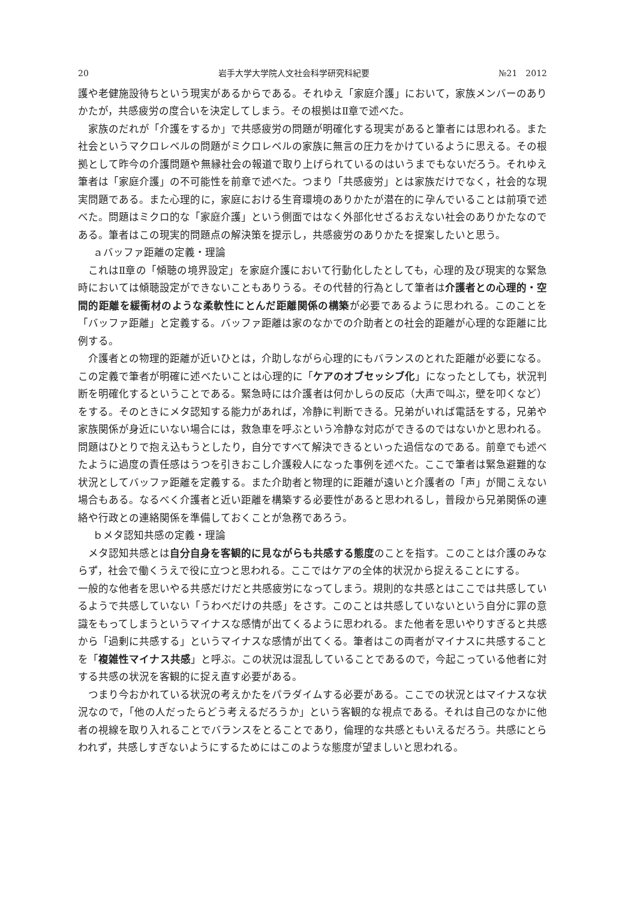20 岩手大学大学院人文社会科学研究科紀要 №21　2012
護や老健施設待ちという現実があるからである。それゆえ「家庭介護」において，家族メンバーのありかたが，共感疲労の度合いを決定してしまう。その根拠はⅡ章で述べた。
家族のだれが「介護をするか」で共感疲労の問題が明確化する現実があると筆者には思われる。また社会というマクロレベルの問題がミクロレベルの家族に無言の圧力をかけているように思える。その根拠として昨今の介護問題や無縁社会の報道で取り上げられているのはいうまでもないだろう。それゆえ筆者は「家庭介護」の不可能性を前章で述べた。つまり「共感疲労」とは家族だけでなく，社会的な現実問題である。また心理的に，家庭における生育環境のありかたが潜在的に孕んでいることは前項で述べた。問題はミクロ的な「家庭介護」という側面ではなく外部化せざるおえない社会のありかたなのである。筆者はこの現実的問題点の解決策を提示し，共感疲労のありかたを提案したいと思う。
ａバッファ距離の定義・理論
これはⅡ章の「傾聴の境界設定」を家庭介護において行動化したとしても，心理的及び現実的な緊急時においては傾聴設定ができないこともありうる。その代替的行為として筆者は介護者との心理的・空間的距離を緩衝材のような柔軟性にとんだ距離関係の構築が必要であるように思われる。このことを「バッファ距離」と定義する。バッファ距離は家のなかでの介助者との社会的距離が心理的な距離に比例する。
介護者との物理的距離が近いひとは，介助しながら心理的にもバランスのとれた距離が必要になる。この定義で筆者が明確に述べたいことは心理的に「ケアのオブセッシブ化」になったとしても，状況判断を明確化するということである。緊急時には介護者は何かしらの反応（大声で叫ぶ，壁を叩くなど）をする。そのときにメタ認知する能力があれば，冷静に判断できる。兄弟がいれば電話をする，兄弟や家族関係が身近にいない場合には，救急車を呼ぶという冷静な対応ができるのではないかと思われる。問題はひとりで抱え込もうとしたり，自分ですべて解決できるといった過信なのである。前章でも述べたように過度の責任感はうつを引きおこし介護殺人になった事例を述べた。ここで筆者は緊急避難的な状況としてバッファ距離を定義する。また介助者と物理的に距離が遠いと介護者の「声」が聞こえない場合もある。なるべく介護者と近い距離を構築する必要性があると思われるし，普段から兄弟関係の連絡や行政との連絡関係を準備しておくことが急務であろう。
ｂメタ認知共感の定義・理論
メタ認知共感とは自分自身を客観的に見ながらも共感する態度のことを指す。このことは介護のみならず，社会で働くうえで役に立つと思われる。ここではケアの全体的状況から捉えることにする。
一般的な他者を思いやる共感だけだと共感疲労になってしまう。規則的な共感とはここでは共感しているようで共感していない「うわべだけの共感」をさす。このことは共感していないという自分に罪の意識をもってしまうというマイナスな感情が出てくるように思われる。また他者を思いやりすぎると共感から「過剰に共感する」というマイナスな感情が出てくる。筆者はこの両者がマイナスに共感することを「複雑性マイナス共感」と呼ぶ。この状況は混乱していることであるので，今起こっている他者に対する共感の状況を客観的に捉え直す必要がある。
つまり今おかれている状況の考えかたをパラダイムする必要がある。ここでの状況とはマイナスな状況なので，「他の人だったらどう考えるだろうか」という客観的な視点である。それは自己のなかに他者の視線を取り入れることでバランスをとることであり，倫理的な共感ともいえるだろう。共感にとらわれず，共感しすぎないようにするためにはこのような態度が望ましいと思われる。